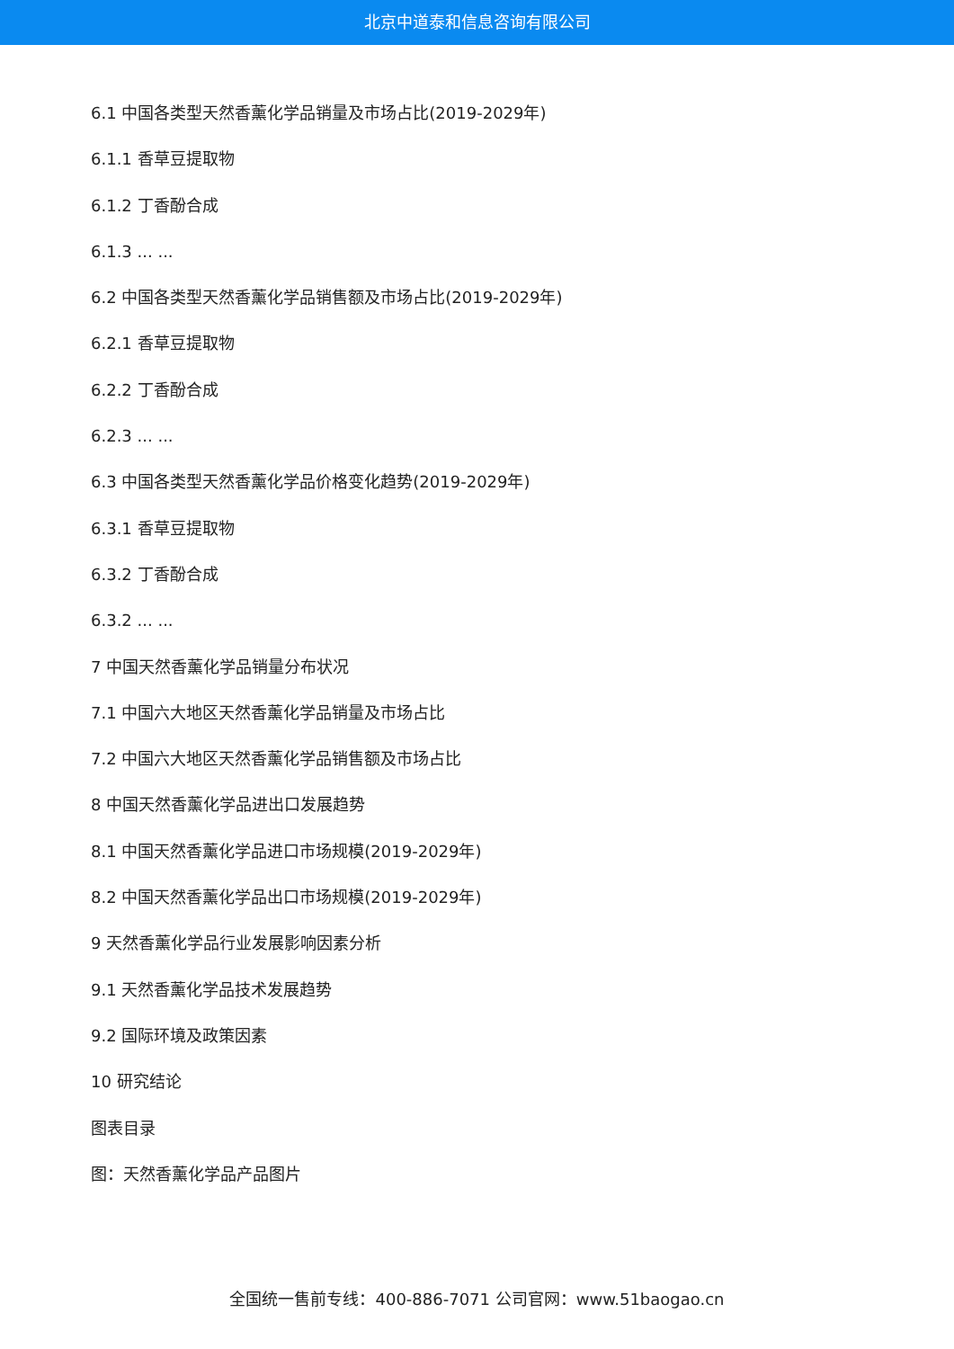北京中道泰和信息咨询有限公司
6.1 中国各类型天然香薰化学品销量及市场占比(2019-2029年)
6.1.1 香草豆提取物
6.1.2 丁香酚合成
6.1.3 ... ...
6.2 中国各类型天然香薰化学品销售额及市场占比(2019-2029年)
6.2.1 香草豆提取物
6.2.2 丁香酚合成
6.2.3 ... ...
6.3 中国各类型天然香薰化学品价格变化趋势(2019-2029年)
6.3.1 香草豆提取物
6.3.2 丁香酚合成
6.3.2 ... ...
7 中国天然香薰化学品销量分布状况
7.1 中国六大地区天然香薰化学品销量及市场占比
7.2 中国六大地区天然香薰化学品销售额及市场占比
8 中国天然香薰化学品进出口发展趋势
8.1 中国天然香薰化学品进口市场规模(2019-2029年)
8.2 中国天然香薰化学品出口市场规模(2019-2029年)
9 天然香薰化学品行业发展影响因素分析
9.1 天然香薰化学品技术发展趋势
9.2 国际环境及政策因素
10 研究结论
图表目录
图：天然香薰化学品产品图片
全国统一售前专线：400-886-7071 公司官网：www.51baogao.cn